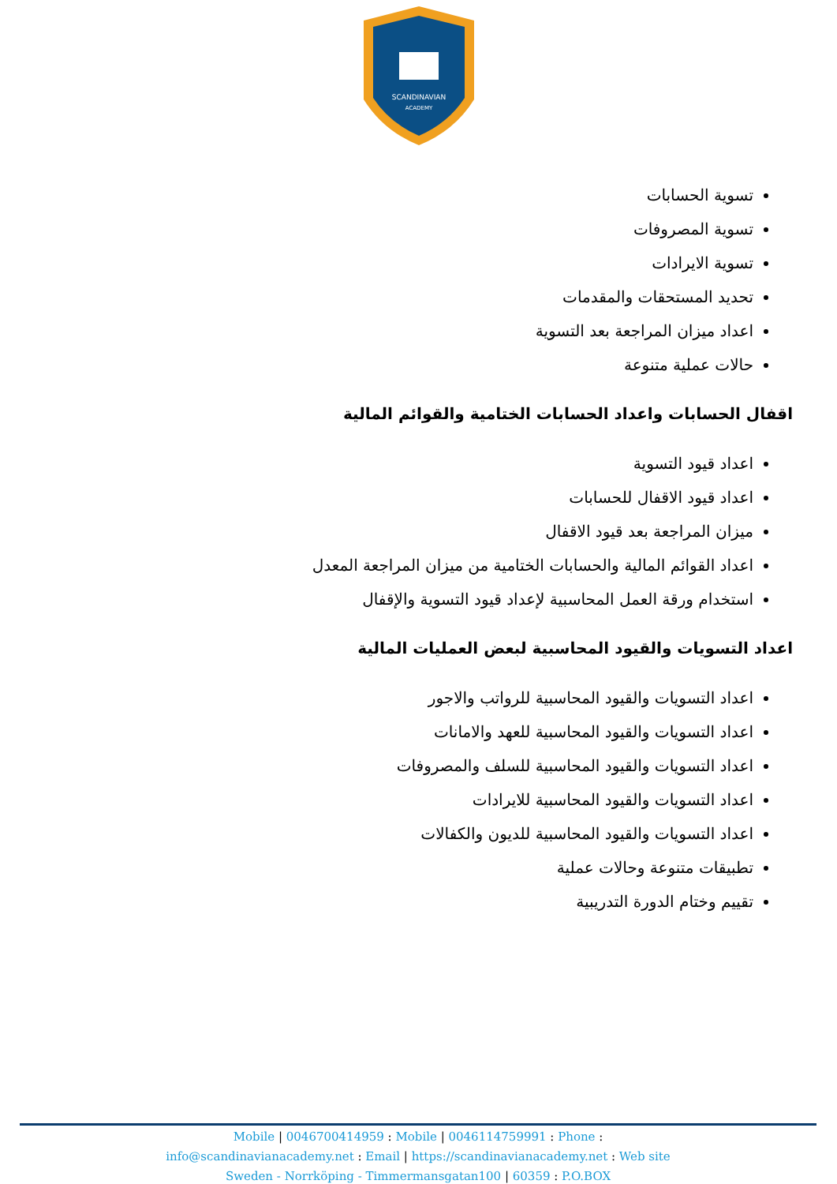SCANDINAVIAN
ACADEMY
تسوية الحسابات
تسوية المصروفات
تسوية الايرادات
تحديد المستحقات والمقدمات
اعداد ميزان المراجعة بعد التسوية
حالات عملية متنوعة
اقفال الحسابات واعداد الحسابات الختامية والقوائم المالية
اعداد قيود التسوية
اعداد قيود الاقفال للحسابات
ميزان المراجعة بعد قيود الاقفال
اعداد القوائم المالية والحسابات الختامية من ميزان المراجعة المعدل
استخدام ورقة العمل المحاسبية لإعداد قيود التسوية والإقفال
اعداد التسويات والقيود المحاسبية لبعض العمليات المالية
اعداد التسويات والقيود المحاسبية للرواتب والاجور
اعداد التسويات والقيود المحاسبية للعهد والامانات
اعداد التسويات والقيود المحاسبية للسلف والمصروفات
اعداد التسويات والقيود المحاسبية للايرادات
اعداد التسويات والقيود المحاسبية للديون والكفالات
تطبيقات متنوعة وحالات عملية
تقييم وختام الدورة التدريبية
Mobile | 0046700414959 : Mobile | 0046114759991 : Phone :
info@scandinavianacademy.net : Email | https://scandinavianacademy.net : Web site
Sweden - Norrköping - Timmermansgatan100 | 60359 : P.O.BOX